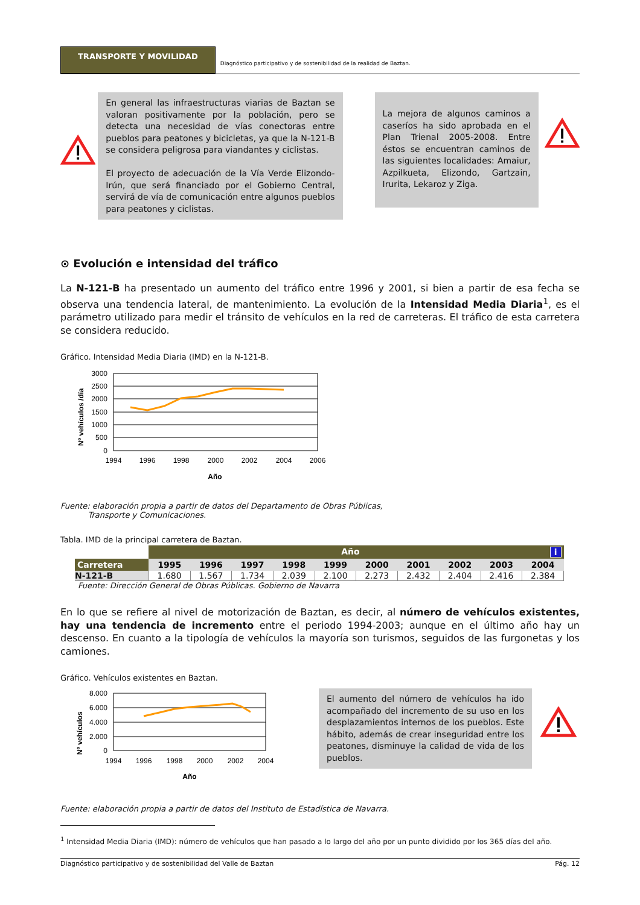TRANSPORTE Y MOVILIDAD
Diagnóstico participativo y de sostenibilidad de la realidad de Baztan.
En general las infraestructuras viarias de Baztan se valoran positivamente por la población, pero se detecta una necesidad de vías conectoras entre pueblos para peatones y bicicletas, ya que la N-121-B se considera peligrosa para viandantes y ciclistas.
El proyecto de adecuación de la Vía Verde Elizondo-Irún, que será financiado por el Gobierno Central, servirá de vía de comunicación entre algunos pueblos para peatones y ciclistas.
La mejora de algunos caminos a caseríos ha sido aprobada en el Plan Trienal 2005-2008. Entre éstos se encuentran caminos de las siguientes localidades: Amaiur, Azpilkueta, Elizondo, Gartzain, Irurita, Lekaroz y Ziga.
⊙ Evolución e intensidad del tráfico
La N-121-B ha presentado un aumento del tráfico entre 1996 y 2001, si bien a partir de esa fecha se observa una tendencia lateral, de mantenimiento. La evolución de la Intensidad Media Diaria<sup>1</sup>, es el parámetro utilizado para medir el tránsito de vehículos en la red de carreteras. El tráfico de esta carretera se considera reducido.
Gráfico. Intensidad Media Diaria (IMD) en la N-121-B.
Nº vehículos /día
3000
2500
2000
1500
1000
500
0
1994
1996
1998
2000
2002
2004
2006
Año
Fuente: elaboración propia a partir de datos del Departamento de Obras Públicas,
Transporte y Comunicaciones.
Tabla. IMD de la principal carretera de Baztan.
| | Año i | | | | | | | | | |
| --- | --- | --- | --- | --- | --- | --- | --- | --- | --- | --- |
| Carretera | 1995 | 1996 | 1997 | 1998 | 1999 | 2000 | 2001 | 2002 | 2003 | 2004 |
| N-121-B | 1.680 | 1.567 | 1.734 | 2.039 | 2.100 | 2.273 | 2.432 | 2.404 | 2.416 | 2.384 |
Fuente: Dirección General de Obras Públicas. Gobierno de Navarra
En lo que se refiere al nivel de motorización de Baztan, es decir, al número de vehículos existentes, hay una tendencia de incremento entre el periodo 1994-2003; aunque en el último año hay un descenso. En cuanto a la tipología de vehículos la mayoría son turismos, seguidos de las furgonetas y los camiones.
Gráfico. Vehículos existentes en Baztan.
Nº vehículos
8.000
6.000
4.000
2.000
0
1994
1996
1998
2000
2002
2004
Año
El aumento del número de vehículos ha ido acompañado del incremento de su uso en los desplazamientos internos de los pueblos. Este hábito, además de crear inseguridad entre los peatones, disminuye la calidad de vida de los pueblos.
Fuente: elaboración propia a partir de datos del Instituto de Estadística de Navarra.
<sup>1</sup> Intensidad Media Diaria (IMD): número de vehículos que han pasado a lo largo del año por un punto dividido por los 365 días del año.
Diagnóstico participativo y de sostenibilidad del Valle de Baztan Pág. 12